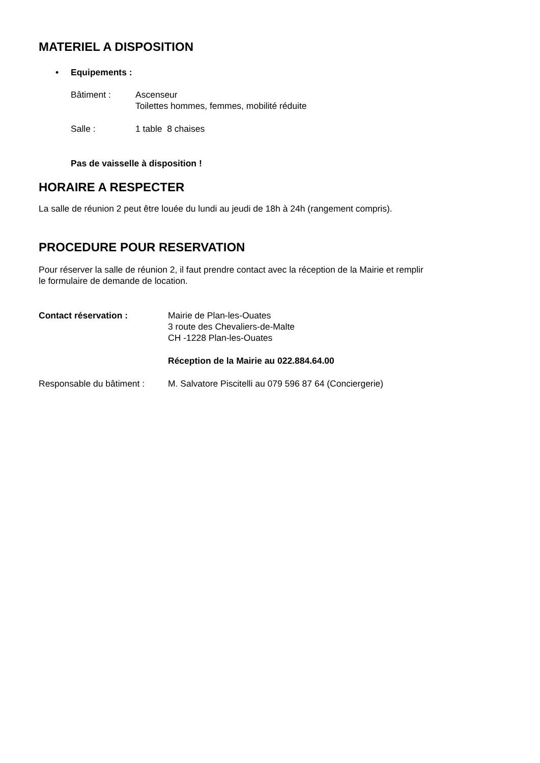MATERIEL A DISPOSITION
• Equipements :
Bâtiment : Ascenseur
Toilettes hommes, femmes, mobilité réduite
Salle : 1 table 8 chaises
Pas de vaisselle à disposition !
HORAIRE A RESPECTER
La salle de réunion 2 peut être louée du lundi au jeudi de 18h à 24h (rangement compris).
PROCEDURE POUR RESERVATION
Pour réserver la salle de réunion 2, il faut prendre contact avec la réception de la Mairie et remplir
le formulaire de demande de location.
Contact réservation : Mairie de Plan-les-Ouates
3 route des Chevaliers-de-Malte
CH -1228 Plan-les-Ouates
Réception de la Mairie au 022.884.64.00
Responsable du bâtiment : M. Salvatore Piscitelli au 079 596 87 64 (Conciergerie)